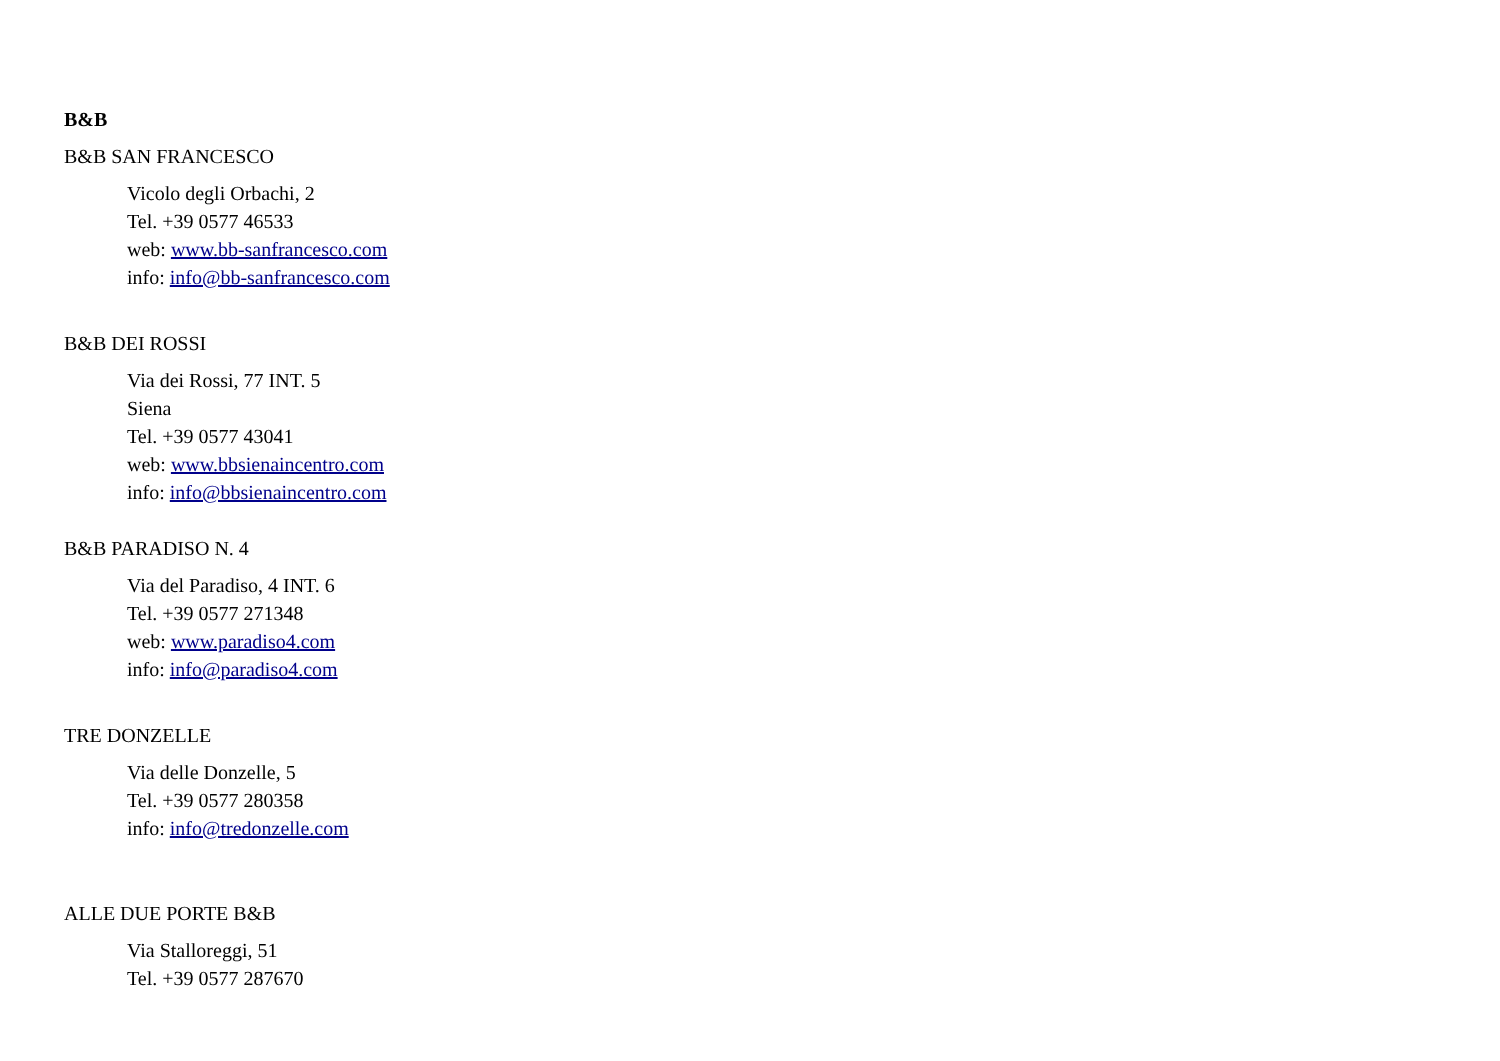B&B
B&B SAN FRANCESCO
Vicolo degli Orbachi, 2
Tel. +39 0577 46533
web: www.bb-sanfrancesco.com
info: info@bb-sanfrancesco.com
B&B DEI ROSSI
Via dei Rossi, 77 INT. 5
Siena
Tel. +39 0577 43041
web: www.bbsienaincentro.com
info: info@bbsienaincentro.com
B&B PARADISO N. 4
Via del Paradiso, 4 INT. 6
Tel. +39 0577 271348
web: www.paradiso4.com
info: info@paradiso4.com
TRE DONZELLE
Via delle Donzelle, 5
Tel. +39 0577 280358
info: info@tredonzelle.com
ALLE DUE PORTE B&B
Via Stalloreggi, 51
Tel. +39 0577 287670